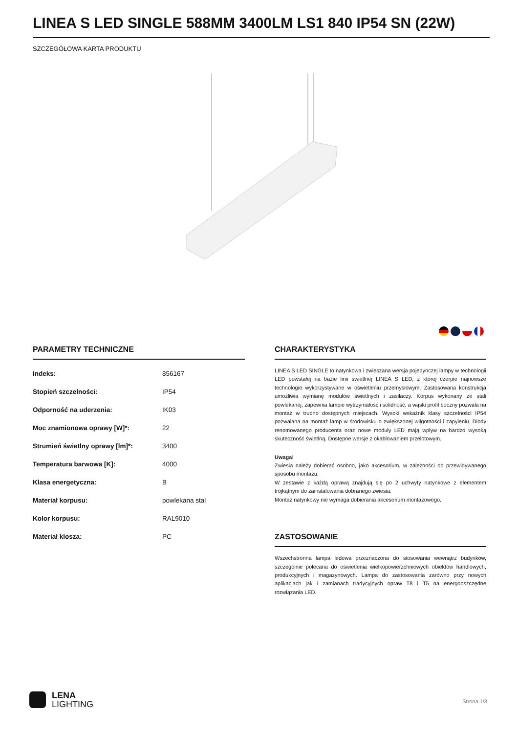LINEA S LED SINGLE 588MM 3400LM LS1 840 IP54 SN (22W)
SZCZEGÓŁOWA KARTA PRODUKTU
PARAMETRY TECHNICZNE
| Indeks: | 856167 |
| Stopień szczelności: | IP54 |
| Odporność na uderzenia: | IK03 |
| Moc znamionowa oprawy [W]*: | 22 |
| Strumień świetlny oprawy [lm]*: | 3400 |
| Temperatura barwowa [K]: | 4000 |
| Klasa energetyczna: | B |
| Materiał korpusu: | powlekana stal |
| Kolor korpusu: | RAL9010 |
| Materiał klosza: | PC |
CHARAKTERYSTYKA
LINEA S LED SINGLE to natynkowa i zwieszana wersja pojedynczej lampy w technologii LED powstałej na bazie linii świetlnej LINEA S LED, z której czerpie najnowsze technologie wykorzystywane w oświetleniu przemysłowym. Zastosowana konstrukcja umożliwia wymianę modułów świetlnych i zasilaczy. Korpus wykonany ze stali powlekanej, zapewnia lampie wytrzymałość i solidność, a wąski profil boczny pozwala na montaż w trudno dostępnych miejscach. Wysoki wskaźnik klasy szczelności IP54 pozwalana na montaż lamp w środowisku o zwiększonej wilgotności i zapyleniu. Diody renomowanego producenta oraz nowe moduły LED mają wpływ na bardzo wysoką skuteczność świetlną. Dostępne wersje z okablowaniem przelotowym.
Uwaga!
Zwiesia należy dobierać osobno, jako akcesorium, w zależności od przewidywanego sposobu montażu.
W zestawie z każdą oprawą znajdują się po 2 uchwyty natynkowe z elementem trójkątnym do zainstalowania dobranego zwiesia.
Montaż natynkowy nie wymaga dobierania akcesorium montażowego.
ZASTOSOWANIE
Wszechstronna lampa ledowa przeznaczona do stosowania wewnątrz budynków, szczególnie polecana do oświetlenia wielkopowierzchniowych obiektów handlowych, produkcyjnych i magazynowych. Lampa do zastosowania zarówno przy nowych aplikacjach jak i zamianach tradycyjnych opraw T8 i T5 na energooszczędne rozwiązania LED.
LENA
LIGHTING
Strona 1/3